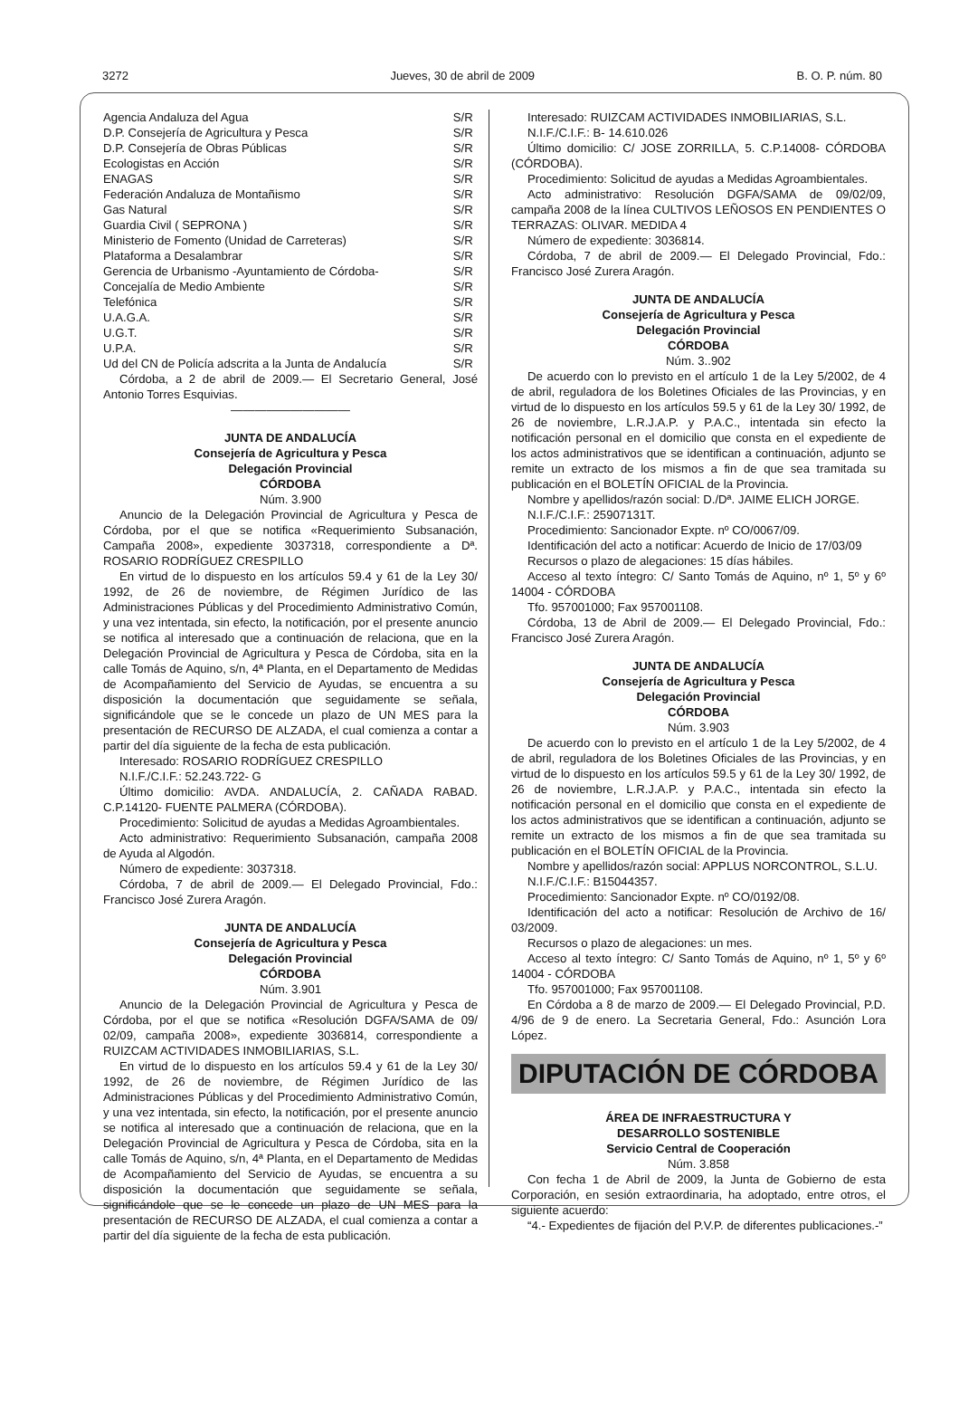3272 Jueves, 30 de abril de 2009 B. O. P. núm. 80
| Agencia Andaluza del Agua | S/R |
| D.P. Consejería de Agricultura y Pesca | S/R |
| D.P. Consejería de Obras Públicas | S/R |
| Ecologistas en Acción | S/R |
| ENAGAS | S/R |
| Federación Andaluza de Montañismo | S/R |
| Gas Natural | S/R |
| Guardia Civil ( SEPRONA ) | S/R |
| Ministerio de Fomento (Unidad de Carreteras) | S/R |
| Plataforma a Desalambrar | S/R |
| Gerencia de Urbanismo -Ayuntamiento de Córdoba- | S/R |
| Concejalía de Medio Ambiente | S/R |
| Telefónica | S/R |
| U.A.G.A. | S/R |
| U.G.T. | S/R |
| U.P.A. | S/R |
| Ud del CN de Policía adscrita a la Junta de Andalucía | S/R |
Córdoba, a 2 de abril de 2009.— El Secretario General, José Antonio Torres Esquivias.
——————————
JUNTA DE ANDALUCÍA
Consejería de Agricultura y Pesca
Delegación Provincial
CÓRDOBA
Núm. 3.900
Anuncio de la Delegación Provincial de Agricultura y Pesca de Córdoba, por el que se notifica «Requerimiento Subsanación, Campaña 2008», expediente 3037318, correspondiente a Dª. ROSARIO RODRÍGUEZ CRESPILLO
En virtud de lo dispuesto en los artículos 59.4 y 61 de la Ley 30/ 1992, de 26 de noviembre, de Régimen Jurídico de las Administraciones Públicas y del Procedimiento Administrativo Común, y una vez intentada, sin efecto, la notificación, por el presente anuncio se notifica al interesado que a continuación de relaciona, que en la Delegación Provincial de Agricultura y Pesca de Córdoba, sita en la calle Tomás de Aquino, s/n, 4ª Planta, en el Departamento de Medidas de Acompañamiento del Servicio de Ayudas, se encuentra a su disposición la documentación que seguidamente se señala, significándole que se le concede un plazo de UN MES para la presentación de RECURSO DE ALZADA, el cual comienza a contar a partir del día siguiente de la fecha de esta publicación.
Interesado: ROSARIO RODRÍGUEZ CRESPILLO
N.I.F./C.I.F.: 52.243.722- G
Último domicilio: AVDA. ANDALUCÍA, 2. CAÑADA RABAD. C.P.14120- FUENTE PALMERA (CÓRDOBA).
Procedimiento: Solicitud de ayudas a Medidas Agroambientales.
Acto administrativo: Requerimiento Subsanación, campaña 2008 de Ayuda al Algodón.
Número de expediente: 3037318.
Córdoba, 7 de abril de 2009.— El Delegado Provincial, Fdo.: Francisco José Zurera Aragón.
JUNTA DE ANDALUCÍA
Consejería de Agricultura y Pesca
Delegación Provincial
CÓRDOBA
Núm. 3.901
Anuncio de la Delegación Provincial de Agricultura y Pesca de Córdoba, por el que se notifica «Resolución DGFA/SAMA de 09/ 02/09, campaña 2008», expediente 3036814, correspondiente a RUIZCAM ACTIVIDADES INMOBILIARIAS, S.L.
En virtud de lo dispuesto en los artículos 59.4 y 61 de la Ley 30/ 1992, de 26 de noviembre, de Régimen Jurídico de las Administraciones Públicas y del Procedimiento Administrativo Común, y una vez intentada, sin efecto, la notificación, por el presente anuncio se notifica al interesado que a continuación de relaciona, que en la Delegación Provincial de Agricultura y Pesca de Córdoba, sita en la calle Tomás de Aquino, s/n, 4ª Planta, en el Departamento de Medidas de Acompañamiento del Servicio de Ayudas, se encuentra a su disposición la documentación que seguidamente se señala, significándole que se le concede un plazo de UN MES para la presentación de RECURSO DE ALZADA, el cual comienza a contar a partir del día siguiente de la fecha de esta publicación.
Interesado: RUIZCAM ACTIVIDADES INMOBILIARIAS, S.L.
N.I.F./C.I.F.: B- 14.610.026
Último domicilio: C/ JOSE ZORRILLA, 5. C.P.14008- CÓRDOBA (CÓRDOBA).
Procedimiento: Solicitud de ayudas a Medidas Agroambientales.
Acto administrativo: Resolución DGFA/SAMA de 09/02/09, campaña 2008 de la línea CULTIVOS LEÑOSOS EN PENDIENTES O TERRAZAS: OLIVAR. MEDIDA 4
Número de expediente: 3036814.
Córdoba, 7 de abril de 2009.— El Delegado Provincial, Fdo.: Francisco José Zurera Aragón.
JUNTA DE ANDALUCÍA
Consejería de Agricultura y Pesca
Delegación Provincial
CÓRDOBA
Núm. 3..902
De acuerdo con lo previsto en el artículo 1 de la Ley 5/2002, de 4 de abril, reguladora de los Boletines Oficiales de las Provincias, y en virtud de lo dispuesto en los artículos 59.5 y 61 de la Ley 30/ 1992, de 26 de noviembre, L.R.J.A.P. y P.A.C., intentada sin efecto la notificación personal en el domicilio que consta en el expediente de los actos administrativos que se identifican a continuación, adjunto se remite un extracto de los mismos a fin de que sea tramitada su publicación en el BOLETÍN OFICIAL de la Provincia.
Nombre y apellidos/razón social: D./Dª. JAIME ELICH JORGE.
N.I.F./C.I.F.: 25907131T.
Procedimiento: Sancionador Expte. nº CO/0067/09.
Identificación del acto a notificar: Acuerdo de Inicio de 17/03/09
Recursos o plazo de alegaciones: 15 días hábiles.
Acceso al texto íntegro: C/ Santo Tomás de Aquino, nº 1, 5º y 6º 14004 - CÓRDOBA
Tfo. 957001000; Fax 957001108.
Córdoba, 13 de Abril de 2009.— El Delegado Provincial, Fdo.: Francisco José Zurera Aragón.
JUNTA DE ANDALUCÍA
Consejería de Agricultura y Pesca
Delegación Provincial
CÓRDOBA
Núm. 3.903
De acuerdo con lo previsto en el artículo 1 de la Ley 5/2002, de 4 de abril, reguladora de los Boletines Oficiales de las Provincias, y en virtud de lo dispuesto en los artículos 59.5 y 61 de la Ley 30/ 1992, de 26 de noviembre, L.R.J.A.P. y P.A.C., intentada sin efecto la notificación personal en el domicilio que consta en el expediente de los actos administrativos que se identifican a continuación, adjunto se remite un extracto de los mismos a fin de que sea tramitada su publicación en el BOLETÍN OFICIAL de la Provincia.
Nombre y apellidos/razón social: APPLUS NORCONTROL, S.L.U.
N.I.F./C.I.F.: B15044357.
Procedimiento: Sancionador Expte. nº CO/0192/08.
Identificación del acto a notificar: Resolución de Archivo de 16/ 03/2009.
Recursos o plazo de alegaciones: un mes.
Acceso al texto íntegro: C/ Santo Tomás de Aquino, nº 1, 5º y 6º 14004 - CÓRDOBA
Tfo. 957001000; Fax 957001108.
En Córdoba a 8 de marzo de 2009.— El Delegado Provincial, P.D. 4/96 de 9 de enero. La Secretaria General, Fdo.: Asunción Lora López.
DIPUTACIÓN DE CÓRDOBA
ÁREA DE INFRAESTRUCTURA Y
DESARROLLO SOSTENIBLE
Servicio Central de Cooperación
Núm. 3.858
Con fecha 1 de Abril de 2009, la Junta de Gobierno de esta Corporación, en sesión extraordinaria, ha adoptado, entre otros, el siguiente acuerdo:
“4.- Expedientes de fijación del P.V.P. de diferentes publicaciones.-”